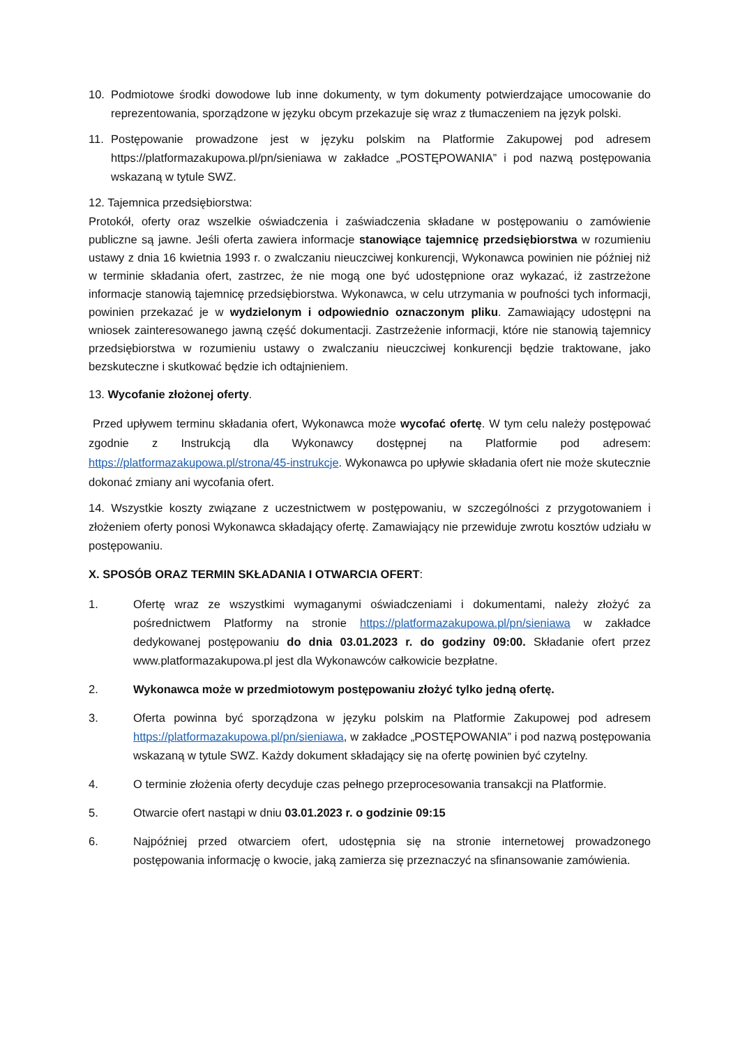10. Podmiotowe środki dowodowe lub inne dokumenty, w tym dokumenty potwierdzające umocowanie do reprezentowania, sporządzone w języku obcym przekazuje się wraz z tłumaczeniem na język polski.
11. Postępowanie prowadzone jest w języku polskim na Platformie Zakupowej pod adresem https://platformazakupowa.pl/pn/sieniawa w zakładce „POSTĘPOWANIA” i pod nazwą postępowania wskazaną w tytule SWZ.
12. Tajemnica przedsiębiorstwa:
Protokół, oferty oraz wszelkie oświadczenia i zaświadczenia składane w postępowaniu o zamówienie publiczne są jawne. Jeśli oferta zawiera informacje stanowiące tajemnicę przedsiębiorstwa w rozumieniu ustawy z dnia 16 kwietnia 1993 r. o zwalczaniu nieuczciwej konkurencji, Wykonawca powinien nie później niż w terminie składania ofert, zastrzec, że nie mogą one być udostępnione oraz wykazać, iż zastrzeżone informacje stanowią tajemnicę przedsiębiorstwa. Wykonawca, w celu utrzymania w poufności tych informacji, powinien przekazać je w wydzielonym i odpowiednio oznaczonym pliku. Zamawiający udostępni na wniosek zainteresowanego jawną część dokumentacji. Zastrzeżenie informacji, które nie stanowią tajemnicy przedsiębiorstwa w rozumieniu ustawy o zwalczaniu nieuczciwej konkurencji będzie traktowane, jako bezskuteczne i skutkować będzie ich odtajnieniem.
13. Wycofanie złożonej oferty.
Przed upływem terminu składania ofert, Wykonawca może wycofać ofertę. W tym celu należy postępować zgodnie z Instrukcją dla Wykonawcy dostępnej na Platformie pod adresem: https://platformazakupowa.pl/strona/45-instrukcje. Wykonawca po upływie składania ofert nie może skutecznie dokonać zmiany ani wycofania ofert.
14. Wszystkie koszty związane z uczestnictwem w postępowaniu, w szczególności z przygotowaniem i złożeniem oferty ponosi Wykonawca składający ofertę. Zamawiający nie przewiduje zwrotu kosztów udziału w postępowaniu.
X. SPOSÓB ORAZ TERMIN SKŁADANIA I OTWARCIA OFERT:
1. Ofertę wraz ze wszystkimi wymaganymi oświadczeniami i dokumentami, należy złożyć za pośrednictwem Platformy na stronie https://platformazakupowa.pl/pn/sieniawa w zakładce dedykowanej postępowaniu do dnia 03.01.2023 r. do godziny 09:00. Składanie ofert przez www.platformazakupowa.pl jest dla Wykonawców całkowicie bezpłatne.
2. Wykonawca może w przedmiotowym postępowaniu złożyć tylko jedną ofertę.
3. Oferta powinna być sporządzona w języku polskim na Platformie Zakupowej pod adresem https://platformazakupowa.pl/pn/sieniawa, w zakładce „POSTĘPOWANIA” i pod nazwą postępowania wskazaną w tytule SWZ. Każdy dokument składający się na ofertę powinien być czytelny.
4. O terminie złożenia oferty decyduje czas pełnego przeprocesowania transakcji na Platformie.
5. Otwarcie ofert nastąpi w dniu 03.01.2023 r. o godzinie 09:15
6. Najpóźniej przed otwarciem ofert, udostępnia się na stronie internetowej prowadzonego postępowania informację o kwocie, jaką zamierza się przeznaczyć na sfinansowanie zamówienia.